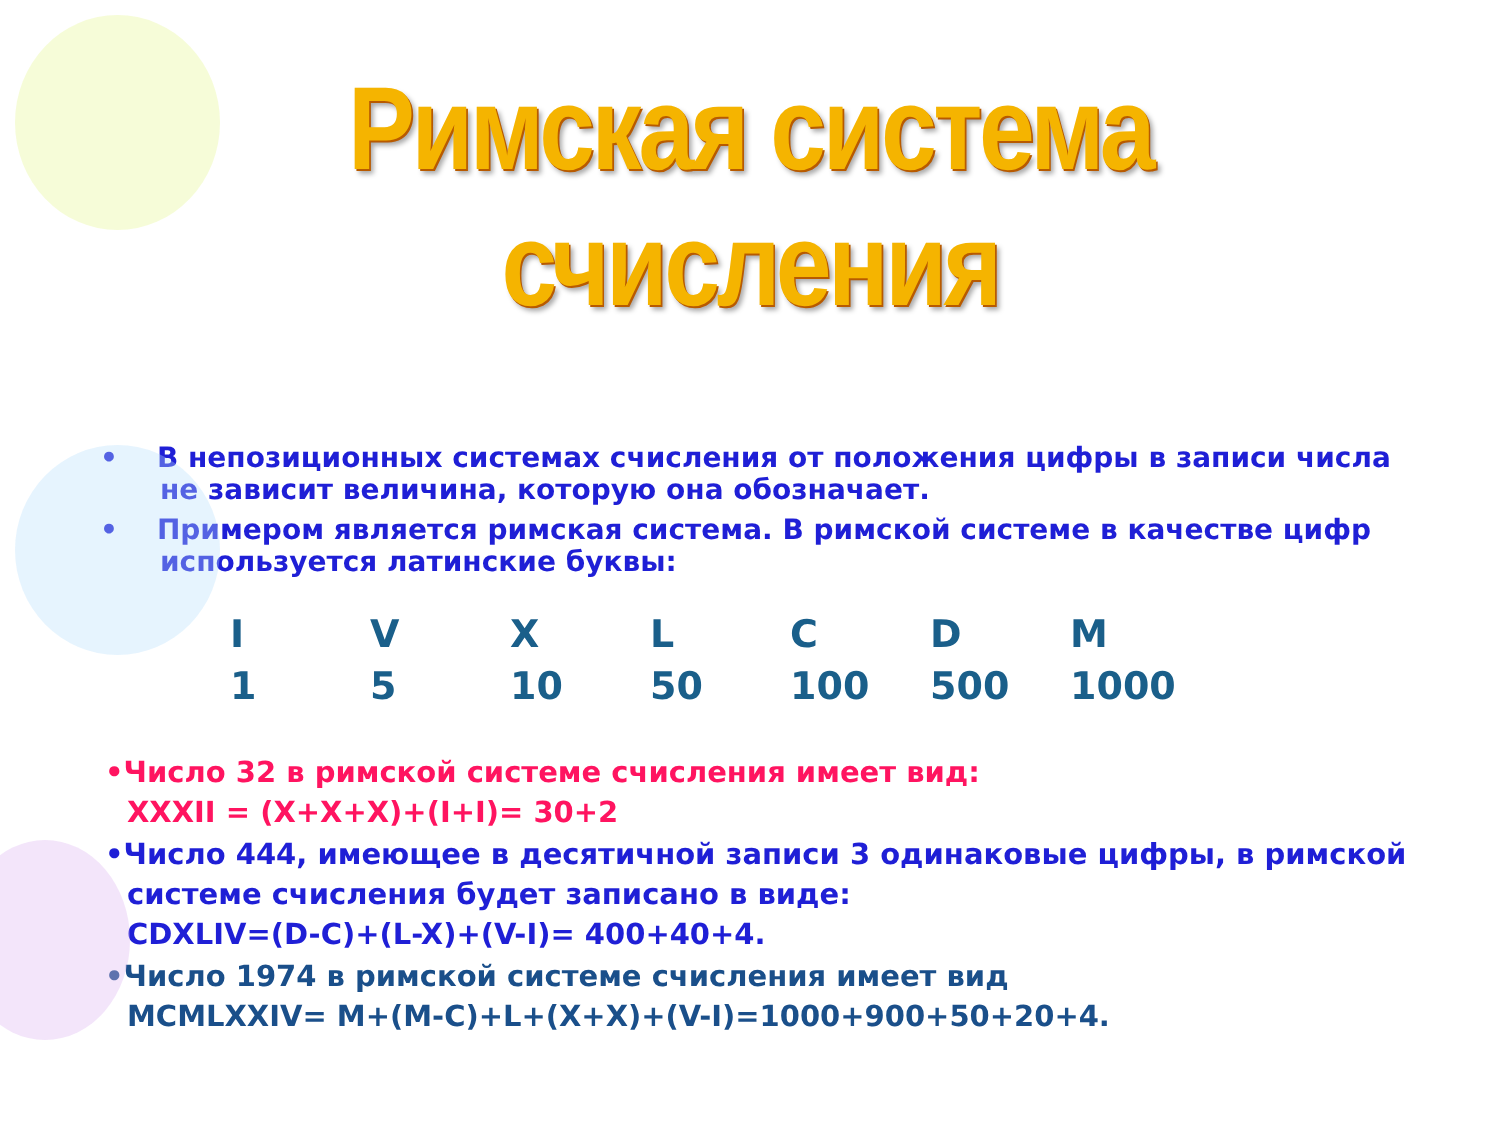Римская система счисления
• В непозиционных системах счисления от положения цифры в записи числа не зависит величина, которую она обозначает.
• Примером является римская система. В римской системе в качестве цифр используется латинские буквы:
| I | V | X | L | C | D | M |
| 1 | 5 | 10 | 50 | 100 | 500 | 1000 |
•Число 32 в римской системе счисления имеет вид:
XXXII = (X+X+X)+(I+I)= 30+2
•Число 444, имеющее в десятичной записи 3 одинаковые цифры, в римской системе счисления будет записано в виде:
CDXLIV=(D-C)+(L-X)+(V-I)= 400+40+4.
•Число 1974 в римской системе счисления имеет вид
MCMLXXIV= M+(M-C)+L+(X+X)+(V-I)=1000+900+50+20+4.